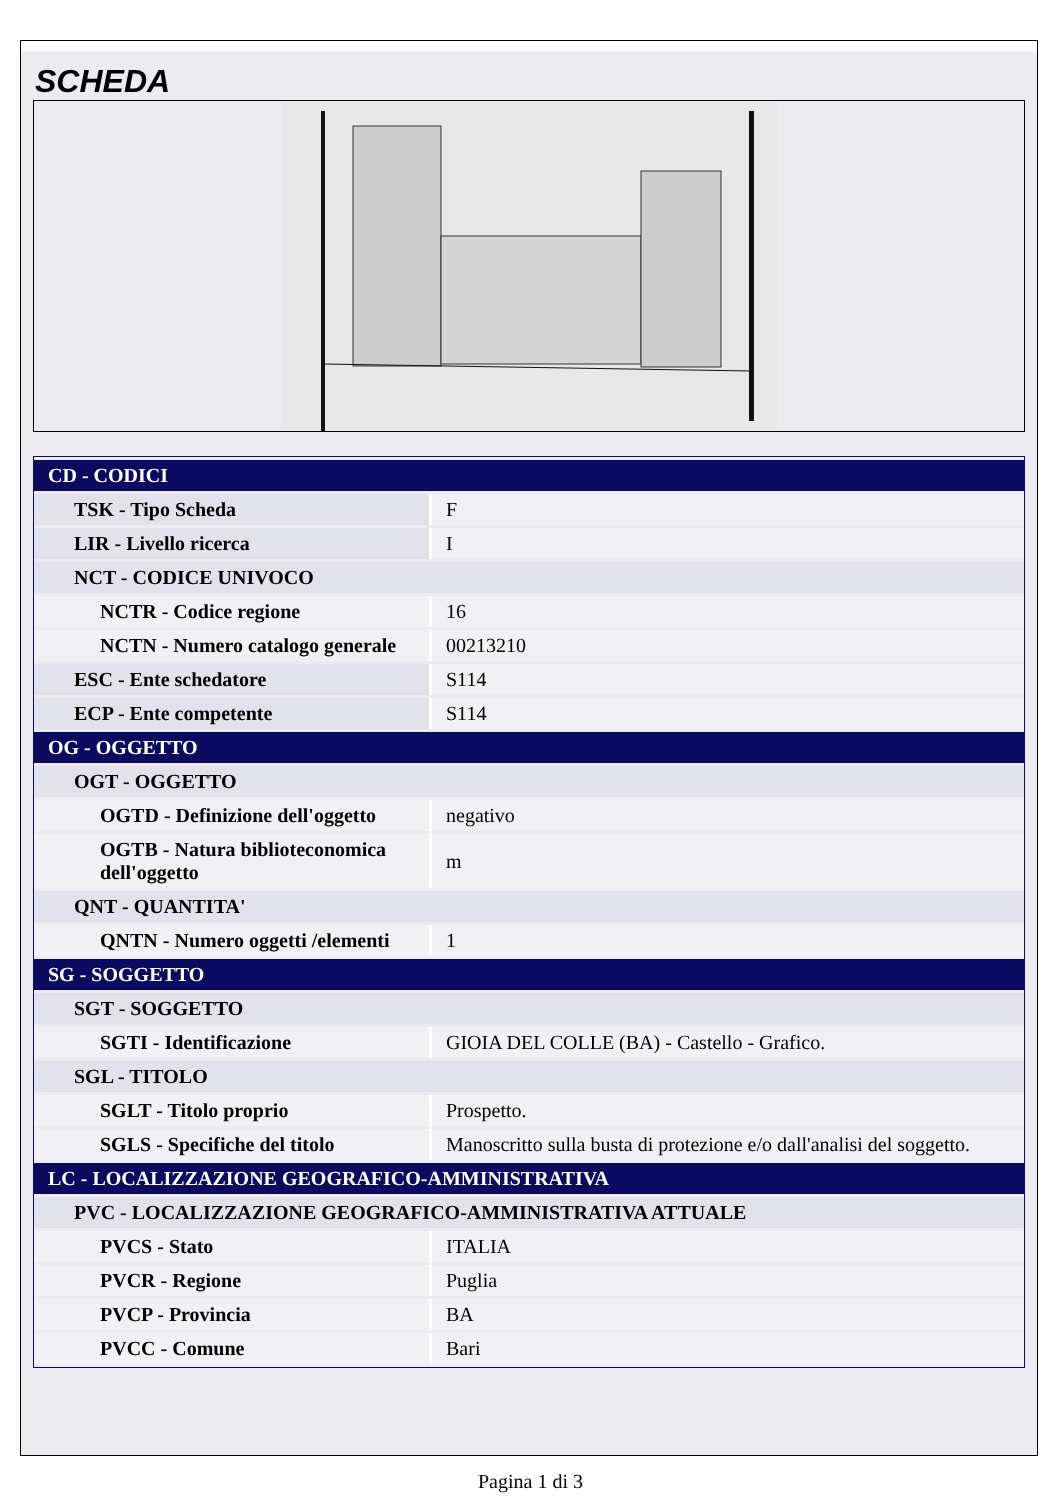SCHEDA
| CD - CODICI | |
| TSK - Tipo Scheda | F |
| LIR - Livello ricerca | I |
| NCT - CODICE UNIVOCO | |
| NCTR - Codice regione | 16 |
| NCTN - Numero catalogo generale | 00213210 |
| ESC - Ente schedatore | S114 |
| ECP - Ente competente | S114 |
| OG - OGGETTO | |
| OGT - OGGETTO | |
| OGTD - Definizione dell'oggetto | negativo |
| OGTB - Natura biblioteconomica dell'oggetto | m |
| QNT - QUANTITA' | |
| QNTN - Numero oggetti /elementi | 1 |
| SG - SOGGETTO | |
| SGT - SOGGETTO | |
| SGTI - Identificazione | GIOIA DEL COLLE (BA) - Castello - Grafico. |
| SGL - TITOLO | |
| SGLT - Titolo proprio | Prospetto. |
| SGLS - Specifiche del titolo | Manoscritto sulla busta di protezione e/o dall'analisi del soggetto. |
| LC - LOCALIZZAZIONE GEOGRAFICO-AMMINISTRATIVA | |
| PVC - LOCALIZZAZIONE GEOGRAFICO-AMMINISTRATIVA ATTUALE | |
| PVCS - Stato | ITALIA |
| PVCR - Regione | Puglia |
| PVCP - Provincia | BA |
| PVCC - Comune | Bari |
Pagina 1 di 3